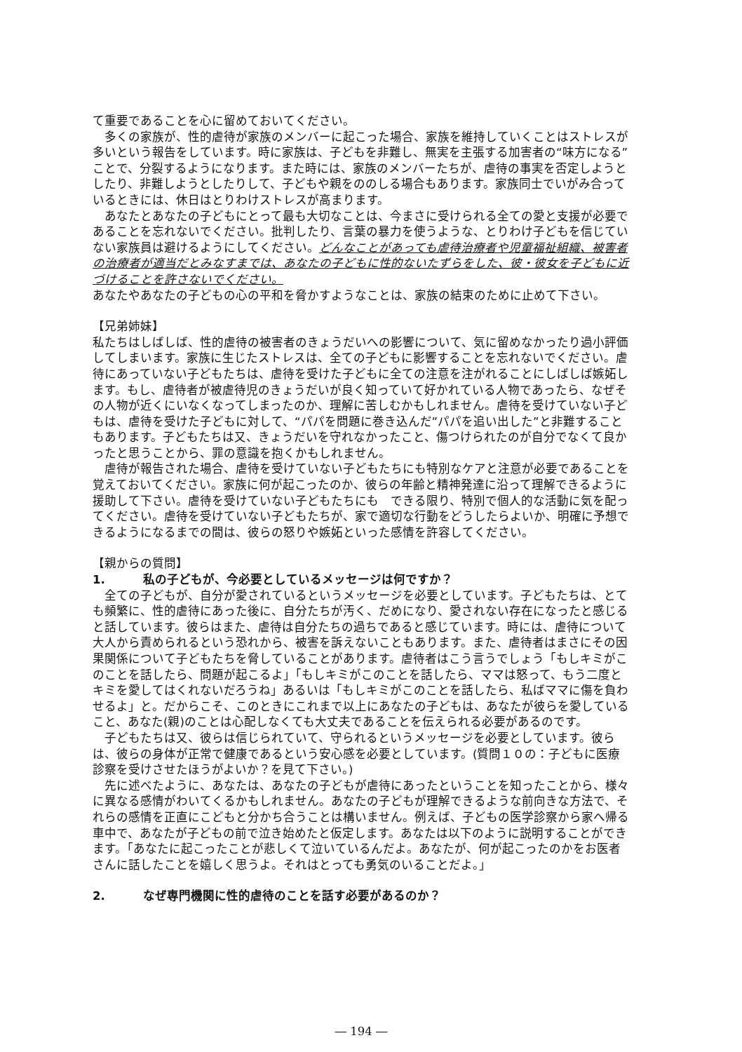て重要であることを心に留めておいてください。
多くの家族が、性的虐待が家族のメンバーに起こった場合、家族を維持していくことはストレスが多いという報告をしています。時に家族は、子どもを非難し、無実を主張する加害者の“味方になる”ことで、分裂するようになります。また時には、家族のメンバーたちが、虐待の事実を否定しようとしたり、非難しようとしたりして、子どもや親をののしる場合もあります。家族同士でいがみ合っているときには、休日はとりわけストレスが高まります。
あなたとあなたの子どもにとって最も大切なことは、今まさに受けられる全ての愛と支援が必要であることを忘れないでください。批判したり、言葉の暴力を使うような、とりわけ子どもを信じていない家族員は避けるようにしてください。どんなことがあっても虐待治療者や児童福祉組織、被害者の治療者が適当だとみなすまでは、あなたの子どもに性的ないたずらをした、彼・彼女を子どもに近づけることを許さないでください。
あなたやあなたの子どもの心の平和を脅かすようなことは、家族の結束のために止めて下さい。
【兄弟姉妹】
私たちはしばしば、性的虐待の被害者のきょうだいへの影響について、気に留めなかったり過小評価してしまいます。家族に生じたストレスは、全ての子どもに影響することを忘れないでください。虐待にあっていない子どもたちは、虐待を受けた子どもに全ての注意を注がれることにしばしば嫉妬します。もし、虐待者が被虐待児のきょうだいが良く知っていて好かれている人物であったら、なぜその人物が近くにいなくなってしまったのか、理解に苦しむかもしれません。虐待を受けていない子どもは、虐待を受けた子どもに対して、“パパを問題に巻き込んだ”パパを追い出した”と非難することもあります。子どもたちは又、きょうだいを守れなかったこと、傷つけられたのが自分でなくて良かったと思うことから、罪の意識を抱くかもしれません。
虐待が報告された場合、虐待を受けていない子どもたちにも特別なケアと注意が必要であることを覚えておいてください。家族に何が起こったのか、彼らの年齢と精神発達に沿って理解できるように援助して下さい。虐待を受けていない子どもたちにも　できる限り、特別で個人的な活動に気を配ってください。虐待を受けていない子どもたちが、家で適切な行動をどうしたらよいか、明確に予想できるようになるまでの間は、彼らの怒りや嫉妬といった感情を許容してください。
【親からの質問】
1. 私の子どもが、今必要としているメッセージは何ですか？
全ての子どもが、自分が愛されているというメッセージを必要としています。子どもたちは、とても頻繁に、性的虐待にあった後に、自分たちが汚く、だめになり、愛されない存在になったと感じると話しています。彼らはまた、虐待は自分たちの過ちであると感じています。時には、虐待について大人から責められるという恐れから、被害を訴えないこともあります。また、虐待者はまさにその因果関係について子どもたちを脅していることがあります。虐待者はこう言うでしょう「もしキミがこのことを話したら、問題が起こるよ」「もしキミがこのことを話したら、ママは怒って、もう二度とキミを愛してはくれないだろうね」あるいは「もしキミがこのことを話したら、私ばママに傷を負わせるよ」と。だからこそ、このときにこれまで以上にあなたの子どもは、あなたが彼らを愛していること、あなた(親)のことは心配しなくても大丈夫であることを伝えられる必要があるのです。
子どもたちは又、彼らは信じられていて、守られるというメッセージを必要としています。彼らは、彼らの身体が正常で健康であるという安心感を必要としています。(質問１０の：子どもに医療診察を受けさせたほうがよいか？を見て下さい。)
先に述べたように、あなたは、あなたの子どもが虐待にあったということを知ったことから、様々に異なる感情がわいてくるかもしれません。あなたの子どもが理解できるような前向きな方法で、それらの感情を正直にこどもと分かち合うことは構いません。例えば、子どもの医学診察から家へ帰る車中で、あなたが子どもの前で泣き始めたと仮定します。あなたは以下のように説明することができます。「あなたに起こったことが悲しくて泣いているんだよ。あなたが、何が起こったのかをお医者さんに話したことを嬉しく思うよ。それはとっても勇気のいることだよ。」
2. なぜ専門機関に性的虐待のことを話す必要があるのか？
― 194 ―